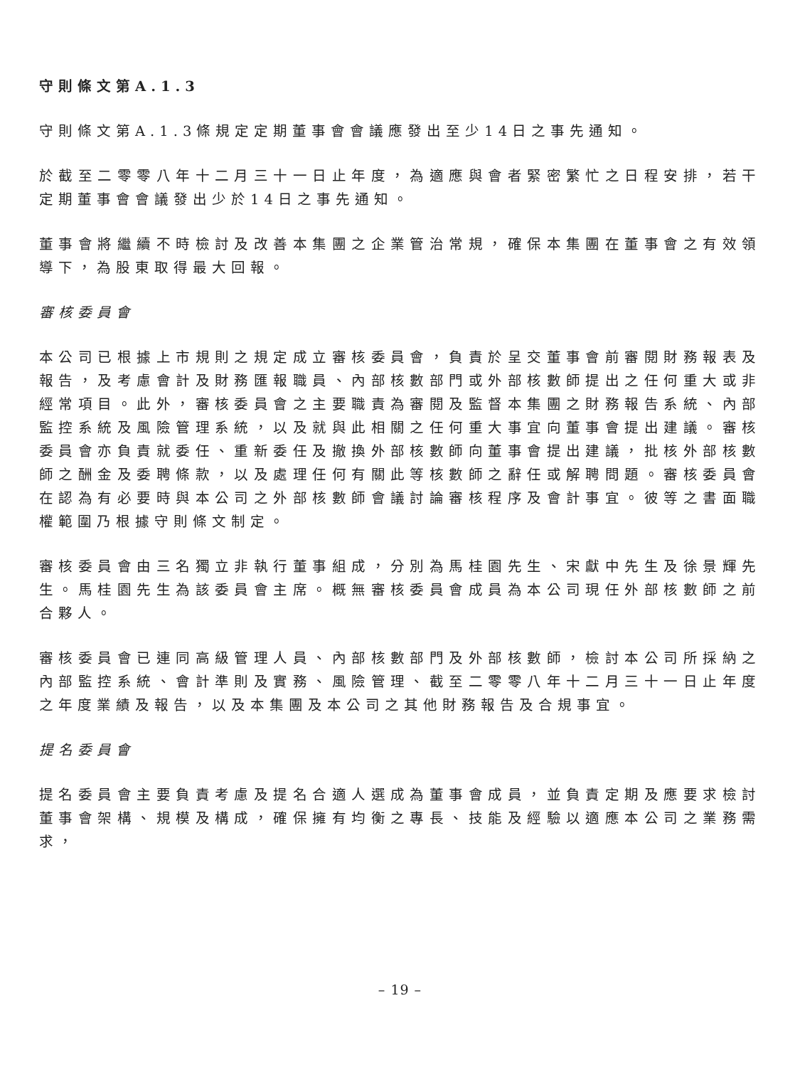守則條文第A.1.3
守則條文第A.1.3條規定定期董事會會議應發出至少14日之事先通知。
於截至二零零八年十二月三十一日止年度，為適應與會者緊密繁忙之日程安排，若干定期董事會會議發出少於14日之事先通知。
董事會將繼續不時檢討及改善本集團之企業管治常規，確保本集團在董事會之有效領導下，為股東取得最大回報。
審核委員會
本公司已根據上市規則之規定成立審核委員會，負責於呈交董事會前審閱財務報表及報告，及考慮會計及財務匯報職員、內部核數部門或外部核數師提出之任何重大或非經常項目。此外，審核委員會之主要職責為審閱及監督本集團之財務報告系統、內部監控系統及風險管理系統，以及就與此相關之任何重大事宜向董事會提出建議。審核委員會亦負責就委任、重新委任及撤換外部核數師向董事會提出建議，批核外部核數師之酬金及委聘條款，以及處理任何有關此等核數師之辭任或解聘問題。審核委員會在認為有必要時與本公司之外部核數師會議討論審核程序及會計事宜。彼等之書面職權範圍乃根據守則條文制定。
審核委員會由三名獨立非執行董事組成，分別為馬桂園先生、宋獻中先生及徐景輝先生。馬桂園先生為該委員會主席。概無審核委員會成員為本公司現任外部核數師之前合夥人。
審核委員會已連同高級管理人員、內部核數部門及外部核數師，檢討本公司所採納之內部監控系統、會計準則及實務、風險管理、截至二零零八年十二月三十一日止年度之年度業績及報告，以及本集團及本公司之其他財務報告及合規事宜。
提名委員會
提名委員會主要負責考慮及提名合適人選成為董事會成員，並負責定期及應要求檢討董事會架構、規模及構成，確保擁有均衡之專長、技能及經驗以適應本公司之業務需求，
– 19 –